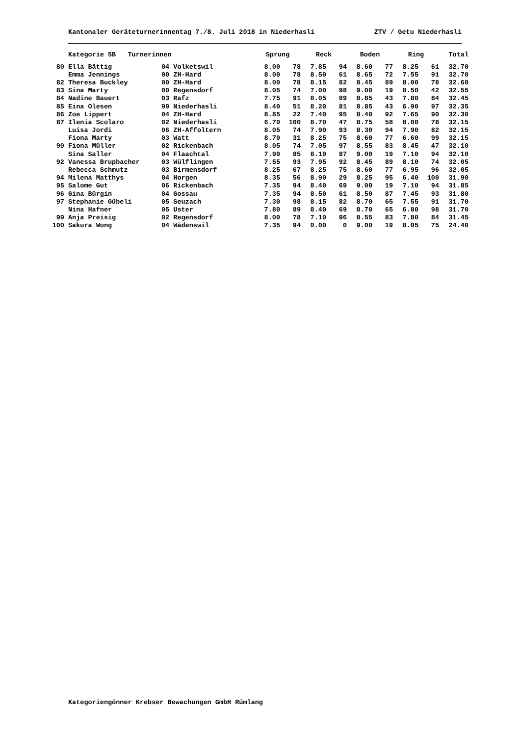Kantonaler Geräteturnerinnentag 7./8. Juli 2018 in Niederhasli ZTV / Getu Niederhasli
| | Kategorie 5B Turnerinnen | | Sprung | | Reck | | Boden | | Ring | | Total |
| --- | --- | --- | --- | --- | --- | --- | --- | --- | --- | --- | --- |
| 80 | Ella Bättig | 04 Volketswil | 8.00 | 78 | 7.85 | 94 | 8.60 | 77 | 8.25 | 61 | 32.70 |
| | Emma Jennings | 00 ZH-Hard | 8.00 | 78 | 8.50 | 61 | 8.65 | 72 | 7.55 | 91 | 32.70 |
| 82 | Theresa Buckley | 00 ZH-Hard | 8.00 | 78 | 8.15 | 82 | 8.45 | 89 | 8.00 | 78 | 32.60 |
| 83 | Sina Marty | 00 Regensdorf | 8.05 | 74 | 7.00 | 98 | 9.00 | 19 | 8.50 | 42 | 32.55 |
| 84 | Nadine Bauert | 03 Rafz | 7.75 | 91 | 8.05 | 89 | 8.85 | 43 | 7.80 | 84 | 32.45 |
| 85 | Eina Olesen | 99 Niederhasli | 8.40 | 51 | 8.20 | 81 | 8.85 | 43 | 6.90 | 97 | 32.35 |
| 86 | Zoe Lippert | 04 ZH-Hard | 8.85 | 22 | 7.40 | 95 | 8.40 | 92 | 7.65 | 90 | 32.30 |
| 87 | Ilenia Scolaro | 02 Niederhasli | 6.70 | 100 | 8.70 | 47 | 8.75 | 58 | 8.00 | 78 | 32.15 |
| | Luisa Jordi | 06 ZH-Affoltern | 8.05 | 74 | 7.90 | 93 | 8.30 | 94 | 7.90 | 82 | 32.15 |
| | Fiona Marty | 03 Watt | 8.70 | 31 | 8.25 | 75 | 8.60 | 77 | 6.60 | 99 | 32.15 |
| 90 | Fiona Müller | 02 Rickenbach | 8.05 | 74 | 7.05 | 97 | 8.55 | 83 | 8.45 | 47 | 32.10 |
| | Sina Saller | 04 Flaachtal | 7.90 | 85 | 8.10 | 87 | 9.00 | 19 | 7.10 | 94 | 32.10 |
| 92 | Vanessa Brupbacher | 03 Wülflingen | 7.55 | 93 | 7.95 | 92 | 8.45 | 89 | 8.10 | 74 | 32.05 |
| | Rebecca Schmutz | 03 Birmensdorf | 8.25 | 67 | 8.25 | 75 | 8.60 | 77 | 6.95 | 96 | 32.05 |
| 94 | Milena Matthys | 04 Horgen | 8.35 | 56 | 8.90 | 29 | 8.25 | 95 | 6.40 | 100 | 31.90 |
| 95 | Salome Gut | 06 Rickenbach | 7.35 | 94 | 8.40 | 69 | 9.00 | 19 | 7.10 | 94 | 31.85 |
| 96 | Gina Bürgin | 04 Gossau | 7.35 | 94 | 8.50 | 61 | 8.50 | 87 | 7.45 | 93 | 31.80 |
| 97 | Stephanie Gübeli | 05 Seuzach | 7.30 | 98 | 8.15 | 82 | 8.70 | 65 | 7.55 | 91 | 31.70 |
| | Nina Hafner | 05 Uster | 7.80 | 89 | 8.40 | 69 | 8.70 | 65 | 6.80 | 98 | 31.70 |
| 99 | Anja Preisig | 02 Regensdorf | 8.00 | 78 | 7.10 | 96 | 8.55 | 83 | 7.80 | 84 | 31.45 |
| 100 | Sakura Wong | 04 Wädenswil | 7.35 | 94 | 0.00 | 0 | 9.00 | 19 | 8.05 | 75 | 24.40 |
Kategoriengönner Krebser Bewachungen GmbH Rümlang